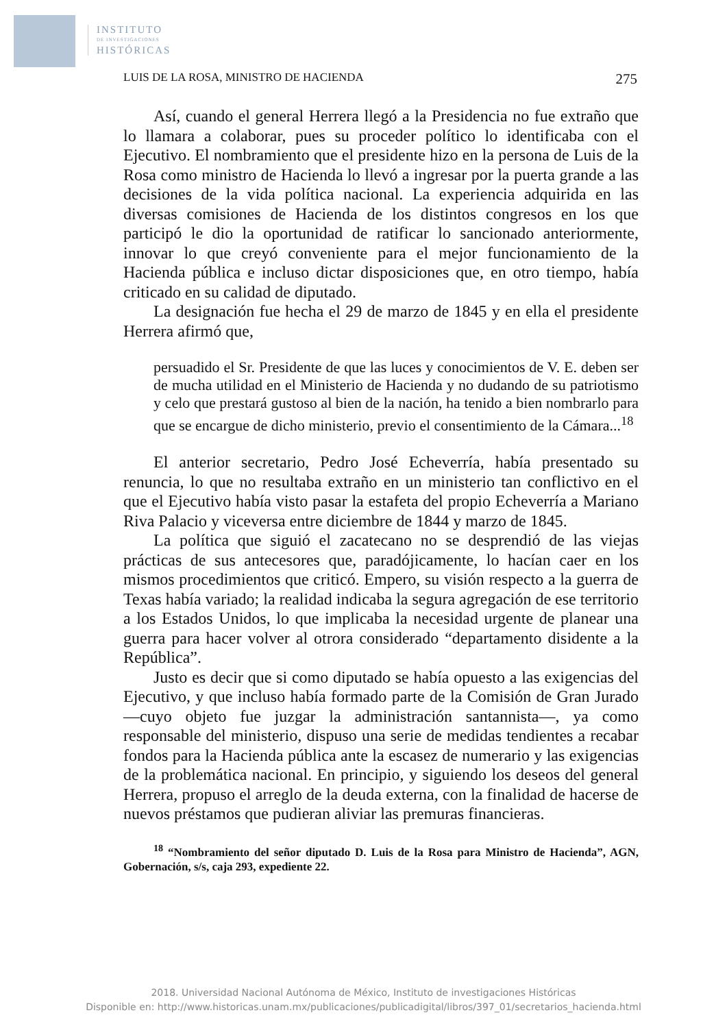INSTITUTO
DE INVESTIGACIONES
HISTÓRICAS
LUIS DE LA ROSA, MINISTRO DE HACIENDA 275
Así, cuando el general Herrera llegó a la Presidencia no fue extraño que lo llamara a colaborar, pues su proceder político lo identificaba con el Ejecutivo. El nombramiento que el presidente hizo en la persona de Luis de la Rosa como ministro de Hacienda lo llevó a ingresar por la puerta grande a las decisiones de la vida política nacional. La experiencia adquirida en las diversas comisiones de Hacienda de los distintos congresos en los que participó le dio la oportunidad de ratificar lo sancionado anteriormente, innovar lo que creyó conveniente para el mejor funcionamiento de la Hacienda pública e incluso dictar disposiciones que, en otro tiempo, había criticado en su calidad de diputado.
La designación fue hecha el 29 de marzo de 1845 y en ella el presidente Herrera afirmó que,
persuadido el Sr. Presidente de que las luces y conocimientos de V. E. deben ser de mucha utilidad en el Ministerio de Hacienda y no dudando de su patriotismo y celo que prestará gustoso al bien de la nación, ha tenido a bien nombrarlo para que se encargue de dicho ministerio, previo el consentimiento de la Cámara...<sup>18</sup>
El anterior secretario, Pedro José Echeverría, había presentado su renuncia, lo que no resultaba extraño en un ministerio tan conflictivo en el que el Ejecutivo había visto pasar la estafeta del propio Echeverría a Mariano Riva Palacio y viceversa entre diciembre de 1844 y marzo de 1845.
La política que siguió el zacatecano no se desprendió de las viejas prácticas de sus antecesores que, paradójicamente, lo hacían caer en los mismos procedimientos que criticó. Empero, su visión respecto a la guerra de Texas había variado; la realidad indicaba la segura agregación de ese territorio a los Estados Unidos, lo que implicaba la necesidad urgente de planear una guerra para hacer volver al otrora considerado “departamento disidente a la República”.
Justo es decir que si como diputado se había opuesto a las exigencias del Ejecutivo, y que incluso había formado parte de la Comisión de Gran Jurado —cuyo objeto fue juzgar la administración santannista—, ya como responsable del ministerio, dispuso una serie de medidas tendientes a recabar fondos para la Hacienda pública ante la escasez de numerario y las exigencias de la problemática nacional. En principio, y siguiendo los deseos del general Herrera, propuso el arreglo de la deuda externa, con la finalidad de hacerse de nuevos préstamos que pudieran aliviar las premuras financieras.
<sup>18</sup> “Nombramiento del señor diputado D. Luis de la Rosa para Ministro de Hacienda”, AGN, Gobernación, s/s, caja 293, expediente 22.
2018. Universidad Nacional Autónoma de México, Instituto de investigaciones Históricas
Disponible en: http://www.historicas.unam.mx/publicaciones/publicadigital/libros/397_01/secretarios_hacienda.html